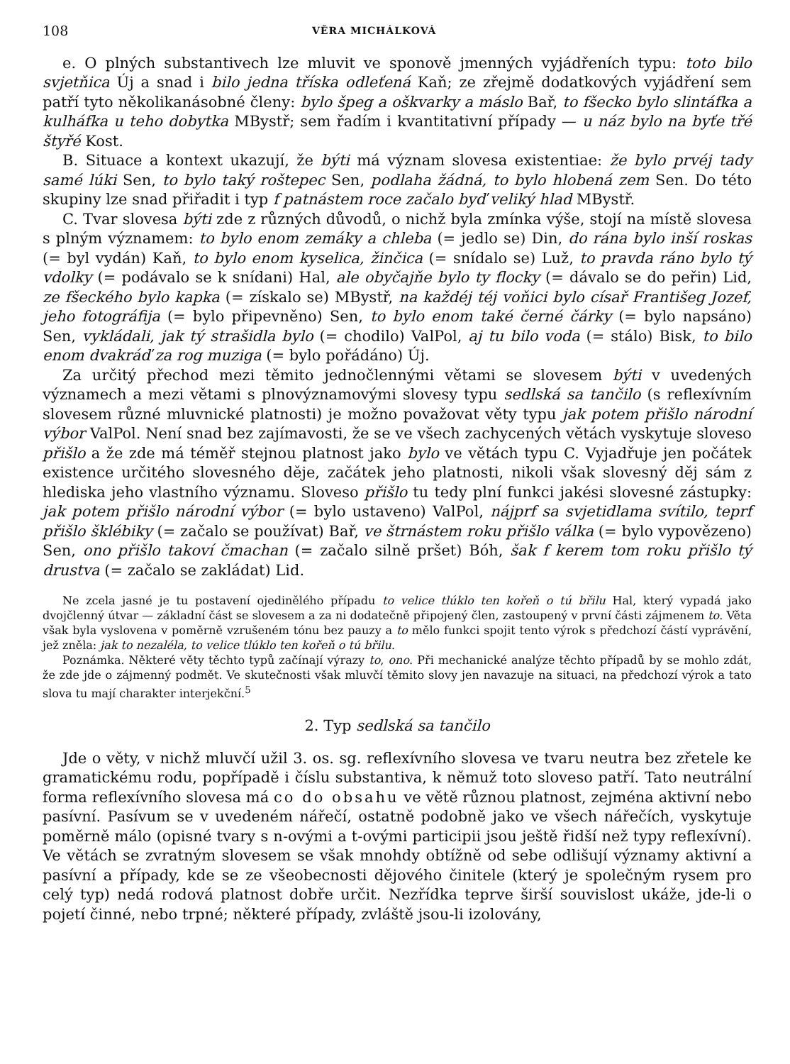108 VĚRA MICHÁLKOVÁ
e. O plných substantivech lze mluvit ve sponově jmenných vyjádřeních typu: toto bilo svjetňica Új a snad i bilo jedna tříska odleťená Kaň; ze zřejmě dodatkových vyjádření sem patří tyto několikanásobné členy: bylo špeg a oškvarky a máslo Bař, to fšecko bylo slintáfka a kulháfka u teho dobytka MBystř; sem řadím i kvantitativní případy — u náz bylo na byťe třé štyřé Kost.
B. Situace a kontext ukazují, že býti má význam slovesa existentiae: že bylo prvéj tady samé lúki Sen, to bylo taký roštepec Sen, podlaha žádná, to bylo hlobená zem Sen. Do této skupiny lze snad přiřadit i typ f patnástem roce začalo byď veliký hlad MBystř.
C. Tvar slovesa býti zde z různých důvodů, o nichž byla zmínka výše, stojí na místě slovesa s plným významem: to bylo enom zemáky a chleba (= jedlo se) Din, do rána bylo inší roskas (= byl vydán) Kaň, to bylo enom kyselica, žinčica (= snídalo se) Luž, to pravda ráno bylo tý vdolky (= podávalo se k snídani) Hal, ale obyčajňe bylo ty flocky (= dávalo se do peřin) Lid, ze fšeckého bylo kapka (= získalo se) MBystř, na každéj téj voňici bylo císař Františeg Jozef, jeho fotográfija (= bylo připevněno) Sen, to bylo enom také černé čárky (= bylo napsáno) Sen, vykládali, jak tý strašidla bylo (= chodilo) ValPol, aj tu bilo voda (= stálo) Bisk, to bilo enom dvakráď za rog muziga (= bylo pořádáno) Új.
Za určitý přechod mezi těmito jednočlennými větami se slovesem býti v uvedených významech a mezi větami s plnovýznamovými slovesy typu sedlská sa tančilo (s reflexívním slovesem různé mluvnické platnosti) je možno považovat věty typu jak potem přišlo národní výbor ValPol. Není snad bez zajímavosti, že se ve všech zachycených větách vyskytuje sloveso přišlo a že zde má téměř stejnou platnost jako bylo ve větách typu C. Vyjadřuje jen počátek existence určitého slovesného děje, začátek jeho platnosti, nikoli však slovesný děj sám z hlediska jeho vlastního významu. Sloveso přišlo tu tedy plní funkci jakési slovesné zástupky: jak potem přišlo národní výbor (= bylo ustaveno) ValPol, nájprf sa svjetidlama svítilo, teprf přišlo šklébiky (= začalo se používat) Bař, ve štrnástem roku přišlo válka (= bylo vypovězeno) Sen, ono přišlo takoví čmachan (= začalo silně pršet) Bóh, šak f kerem tom roku přišlo tý drustva (= začalo se zakládat) Lid.
Ne zcela jasné je tu postavení ojedinělého případu to velice tlúklo ten kořeň o tú břilu Hal, který vypadá jako dvojčlenný útvar — základní část se slovesem a za ni dodatečně připojený člen, zastoupený v první části zájmenem to. Věta však byla vyslovena v poměrně vzrušeném tónu bez pauzy a to mělo funkci spojit tento výrok s předchozí částí vyprávění, jež zněla: jak to nezaléla, to velice tlúklo ten kořeň o tú břilu.
Poznámka. Některé věty těchto typů začínají výrazy to, ono. Při mechanické analýze těchto případů by se mohlo zdát, že zde jde o zájmenný podmět. Ve skutečnosti však mluvčí těmito slovy jen navazuje na situaci, na předchozí výrok a tato slova tu mají charakter interjekční.<sup>5</sup>
2. Typ sedlská sa tančilo
Jde o věty, v nichž mluvčí užil 3. os. sg. reflexívního slovesa ve tvaru neutra bez zřetele ke gramatickému rodu, popřípadě i číslu substantiva, k němuž toto sloveso patří. Tato neutrální forma reflexívního slovesa má co do obsahu ve větě různou platnost, zejména aktivní nebo pasívní. Pasívum se v uvedeném nářečí, ostatně podobně jako ve všech nářečích, vyskytuje poměrně málo (opisné tvary s n-ovými a t-ovými participii jsou ještě řidší než typy reflexívní). Ve větách se zvratným slovesem se však mnohdy obtížně od sebe odlišují významy aktivní a pasívní a případy, kde se ze všeobecnosti dějového činitele (který je společným rysem pro celý typ) nedá rodová platnost dobře určit. Nezřídka teprve širší souvislost ukáže, jde-li o pojetí činné, nebo trpné; některé případy, zvláště jsou-li izolovány,